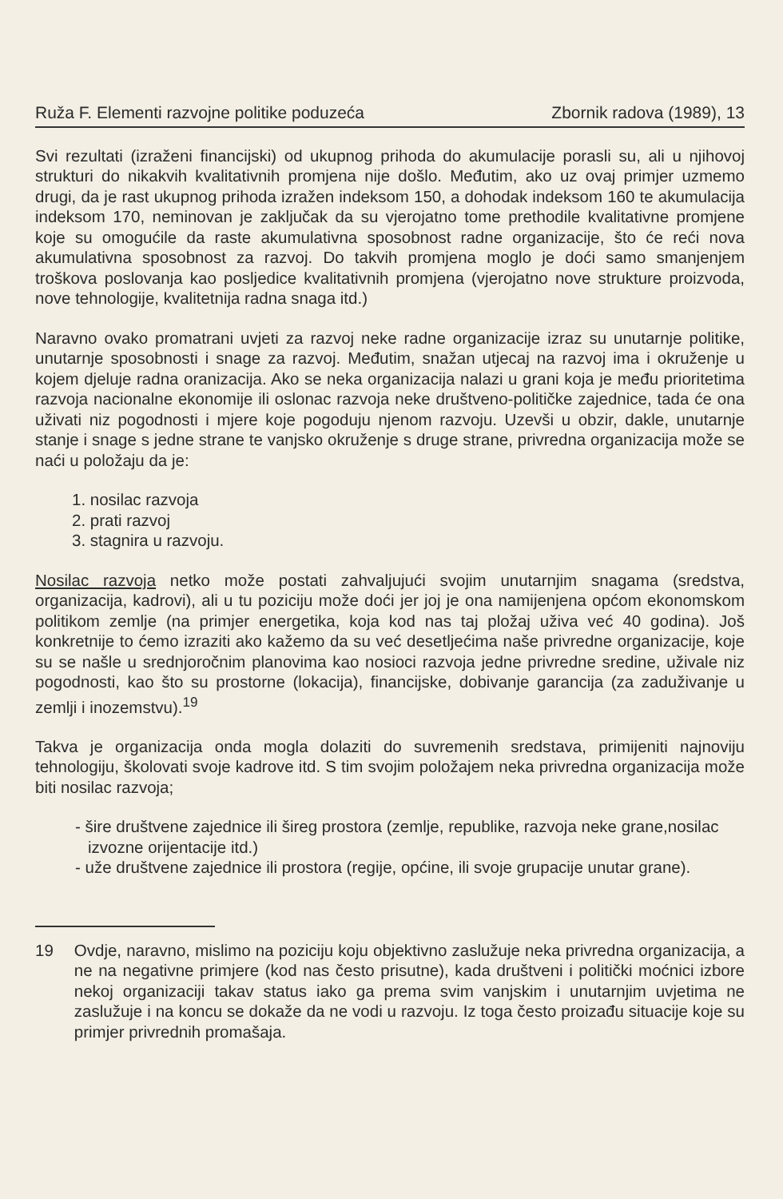Ruža F. Elementi razvojne politike poduzeća Zbornik radova (1989), 13
Svi rezultati (izraženi financijski) od ukupnog prihoda do akumulacije porasli su, ali u njihovoj strukturi do nikakvih kvalitativnih promjena nije došlo. Međutim, ako uz ovaj primjer uzmemo drugi, da je rast ukupnog prihoda izražen indeksom 150, a dohodak indeksom 160 te akumulacija indeksom 170, neminovan je zaključak da su vjerojatno tome prethodile kvalitativne promjene koje su omogućile da raste akumulativna sposobnost radne organizacije, što će reći nova akumulativna sposobnost za razvoj. Do takvih promjena moglo je doći samo smanjenjem troškova poslovanja kao posljedice kvalitativnih promjena (vjerojatno nove strukture proizvoda, nove tehnologije, kvalitetnija radna snaga itd.)
Naravno ovako promatrani uvjeti za razvoj neke radne organizacije izraz su unutarnje politike, unutarnje sposobnosti i snage za razvoj. Međutim, snažan utjecaj na razvoj ima i okruženje u kojem djeluje radna oranizacija. Ako se neka organizacija nalazi u grani koja je među prioritetima razvoja nacionalne ekonomije ili oslonac razvoja neke društveno-političke zajednice, tada će ona uživati niz pogodnosti i mjere koje pogoduju njenom razvoju. Uzevši u obzir, dakle, unutarnje stanje i snage s jedne strane te vanjsko okruženje s druge strane, privredna organizacija može se naći u položaju da je:
1. nosilac razvoja
2. prati razvoj
3. stagnira u razvoju.
Nosilac razvoja netko može postati zahvaljujući svojim unutarnjim snagama (sredstva, organizacija, kadrovi), ali u tu poziciju može doći jer joj je ona namijenjena općom ekonomskom politikom zemlje (na primjer energetika, koja kod nas taj pložaj uživa već 40 godina). Još konkretnije to ćemo izraziti ako kažemo da su već desetljećima naše privredne organizacije, koje su se našle u srednjoročnim planovima kao nosioci razvoja jedne privredne sredine, uživale niz pogodnosti, kao što su prostorne (lokacija), financijske, dobivanje garancija (za zaduživanje u zemlji i inozemstvu).<sup>19</sup>
Takva je organizacija onda mogla dolaziti do suvremenih sredstava, primijeniti najnoviju tehnologiju, školovati svoje kadrove itd. S tim svojim položajem neka privredna organizacija može biti nosilac razvoja;
- šire društvene zajednice ili šireg prostora (zemlje, republike, razvoja neke grane,nosilac izvozne orijentacije itd.)
- uže društvene zajednice ili prostora (regije, općine, ili svoje grupacije unutar grane).
19 Ovdje, naravno, mislimo na poziciju koju objektivno zaslužuje neka privredna organizacija, a ne na negativne primjere (kod nas često prisutne), kada društveni i politički moćnici izbore nekoj organizaciji takav status iako ga prema svim vanjskim i unutarnjim uvjetima ne zaslužuje i na koncu se dokaže da ne vodi u razvoju. Iz toga često proizađu situacije koje su primjer privrednih promašaja.